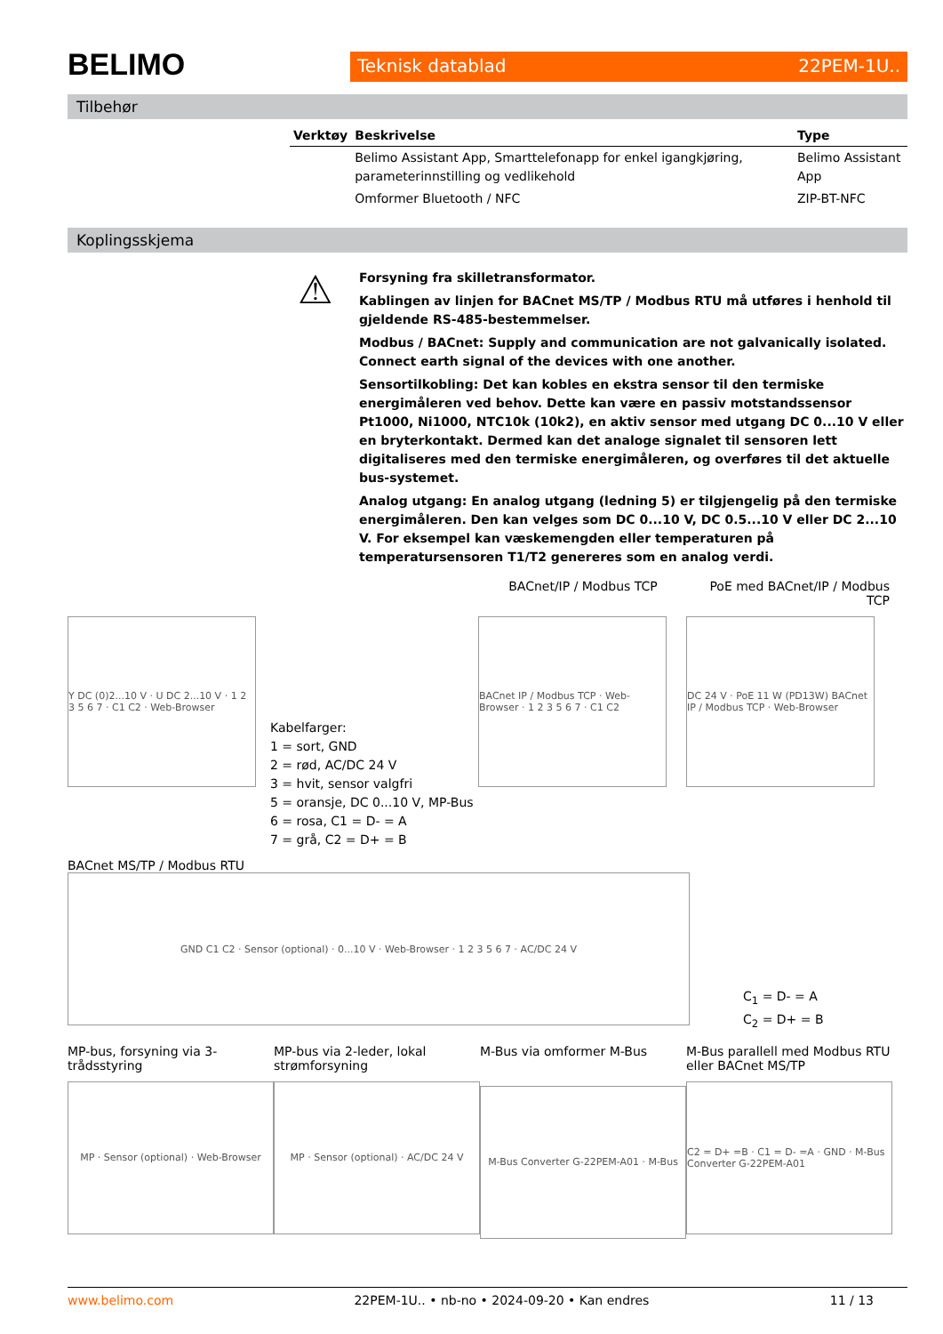BELIMO
Teknisk datablad 22PEM-1U..
Tilbehør
| Verktøy | Beskrivelse | Type |
| --- | --- | --- |
| | Belimo Assistant App, Smarttelefonapp for enkel igangkjøring, parameterinnstilling og vedlikehold | Belimo Assistant App |
| | Omformer Bluetooth / NFC | ZIP-BT-NFC |
Koplingsskjema
⚠
Forsyning fra skilletransformator.
Kablingen av linjen for BACnet MS/TP / Modbus RTU må utføres i henhold til gjeldende RS-485-bestemmelser.
Modbus / BACnet: Supply and communication are not galvanically isolated. Connect earth signal of the devices with one another.
Sensortilkobling: Det kan kobles en ekstra sensor til den termiske energimåleren ved behov. Dette kan være en passiv motstandssensor Pt1000, Ni1000, NTC10k (10k2), en aktiv sensor med utgang DC 0...10 V eller en bryterkontakt. Dermed kan det analoge signalet til sensoren lett digitaliseres med den termiske energimåleren, og overføres til det aktuelle bus-systemet.
Analog utgang: En analog utgang (ledning 5) er tilgjengelig på den termiske energimåleren. Den kan velges som DC 0...10 V, DC 0.5...10 V eller DC 2...10 V. For eksempel kan væskemengden eller temperaturen på temperatursensoren T1/T2 genereres som en analog verdi.
BACnet/IP / Modbus TCP PoE med BACnet/IP / Modbus TCP
Y DC (0)2...10 V · U DC 2...10 V · 1 2 3 5 6 7 · C1 C2 · Web-Browser
Kabelfarger:
1 = sort, GND
2 = rød, AC/DC 24 V
3 = hvit, sensor valgfri
5 = oransje, DC 0...10 V, MP-Bus
6 = rosa, C1 = D- = A
7 = grå, C2 = D+ = B
BACnet IP / Modbus TCP · Web-Browser · 1 2 3 5 6 7 · C1 C2
DC 24 V · PoE 11 W (PD13W) BACnet IP / Modbus TCP · Web-Browser
BACnet MS/TP / Modbus RTU
GND C1 C2 · Sensor (optional) · 0...10 V · Web-Browser · 1 2 3 5 6 7 · AC/DC 24 V
C<sub>1</sub> = D- = A
C<sub>2</sub> = D+ = B
MP-bus, forsyning via 3-trådsstyring
MP · Sensor (optional) · Web-Browser
MP-bus via 2-leder, lokal strømforsyning
MP · Sensor (optional) · AC/DC 24 V
M-Bus via omformer M-Bus
M-Bus Converter G-22PEM-A01 · M-Bus
M-Bus parallell med Modbus RTU eller BACnet MS/TP
C2 = D+ =B · C1 = D- =A · GND · M-Bus Converter G-22PEM-A01
www.belimo.com 22PEM-1U.. • nb-no • 2024-09-20 • Kan endres 11 / 13